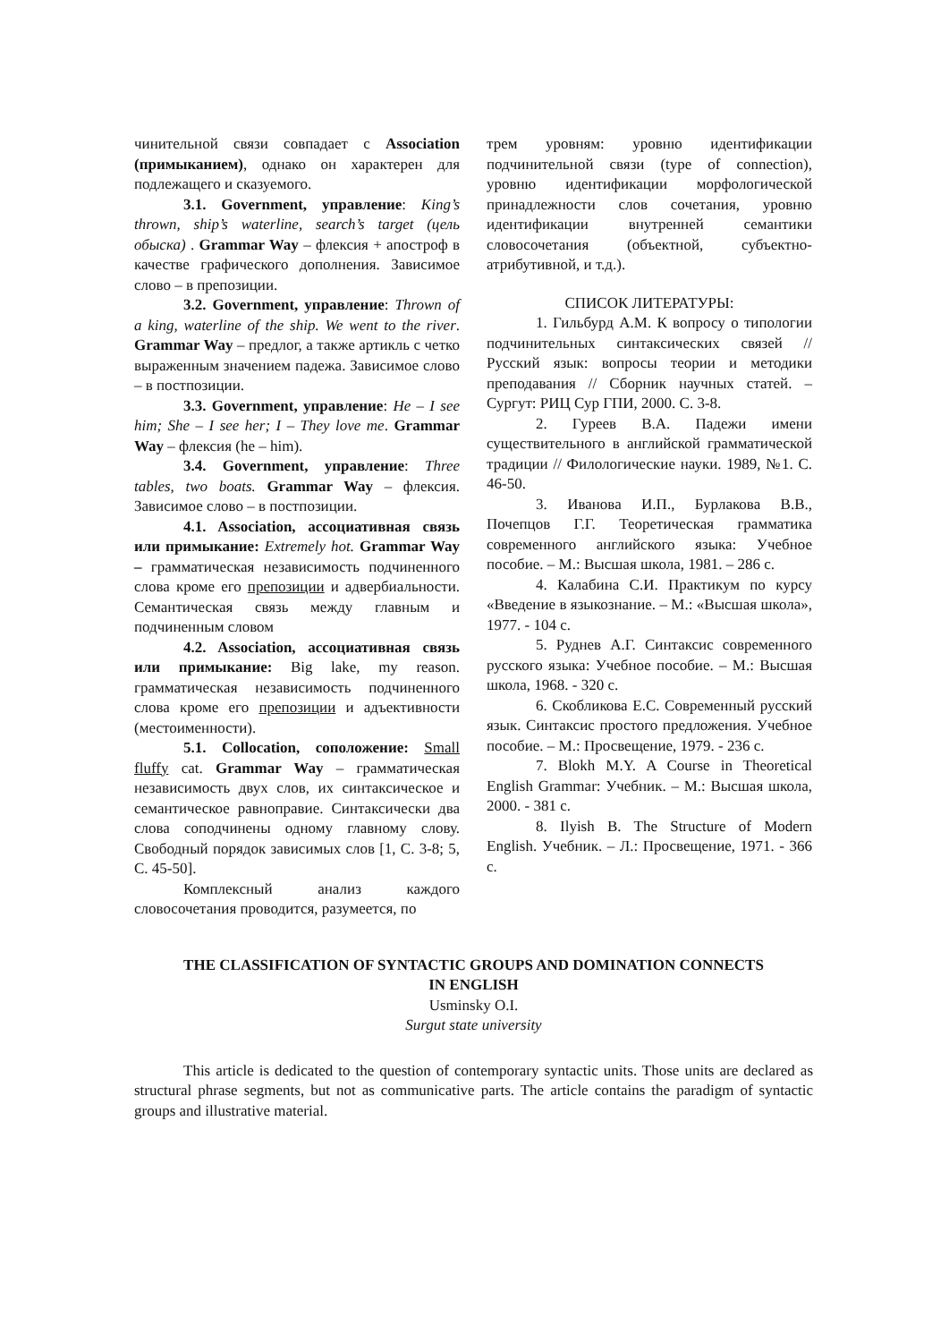чинительной связи совпадает с Association (примыканием), однако он характерен для подлежащего и сказуемого.
3.1. Government, управление: King’s thrown, ship’s waterline, search’s target (цель обыска) . Grammar Way – флексия + апостроф в качестве графического дополнения. Зависимое слово – в препозиции.
3.2. Government, управление: Thrown of a king, waterline of the ship. We went to the river. Grammar Way – предлог, а также артикль с четко выраженным значением падежа. Зависимое слово – в постпозиции.
3.3. Government, управление: He – I see him; She – I see her; I – They love me. Grammar Way – флексия (he – him).
3.4. Government, управление: Three tables, two boats. Grammar Way – флексия. Зависимое слово – в постпозиции.
4.1. Association, ассоциативная связь или примыкание: Extremely hot. Grammar Way – грамматическая независимость подчиненного слова кроме его препозиции и адвербиальности. Семантическая связь между главным и подчиненным словом
4.2. Association, ассоциативная связь или примыкание: Big lake, my reason. грамматическая независимость подчиненного слова кроме его препозиции и адъективности (местоименности).
5.1. Collocation, соположение: Small fluffy cat. Grammar Way – грамматическая независимость двух слов, их синтаксическое и семантическое равноправие. Синтаксически два слова соподчинены одному главному слову. Свободный порядок зависимых слов [1, С. 3-8; 5, С. 45-50].
Комплексный анализ каждого словосочетания проводится, разумеется, по
трем уровням: уровню идентификации подчинительной связи (type of connection), уровню идентификации морфологической принадлежности слов сочетания, уровню идентификации внутренней семантики словосочетания (объектной, субъектно-атрибутивной, и т.д.).
СПИСОК ЛИТЕРАТУРЫ:
1. Гильбурд А.М. К вопросу о типологии подчинительных синтаксических связей // Русский язык: вопросы теории и методики преподавания // Сборник научных статей. – Сургут: РИЦ Сур ГПИ, 2000. С. 3-8.
2. Гуреев В.А. Падежи имени существительного в английской грамматической традиции // Филологические науки. 1989, №1. С. 46-50.
3. Иванова И.П., Бурлакова В.В., Почепцов Г.Г. Теоретическая грамматика современного английского языка: Учебное пособие. – М.: Высшая школа, 1981. – 286 с.
4. Калабина С.И. Практикум по курсу «Введение в языкознание. – М.: «Высшая школа», 1977. - 104 с.
5. Руднев А.Г. Синтаксис современного русского языка: Учебное пособие. – М.: Высшая школа, 1968. - 320 с.
6. Скобликова Е.С. Современный русский язык. Синтаксис простого предложения. Учебное пособие. – М.: Просвещение, 1979. - 236 с.
7. Blokh M.Y. A Course in Theoretical English Grammar: Учебник. – М.: Высшая школа, 2000. - 381 с.
8. Ilyish B. The Structure of Modern English. Учебник. – Л.: Просвещение, 1971. - 366 с.
THE CLASSIFICATION OF SYNTACTIC GROUPS AND DOMINATION CONNECTS
IN ENGLISH
Usminsky O.I.
Surgut state university
This article is dedicated to the question of contemporary syntactic units. Those units are declared as structural phrase segments, but not as communicative parts. The article contains the paradigm of syntactic groups and illustrative material.